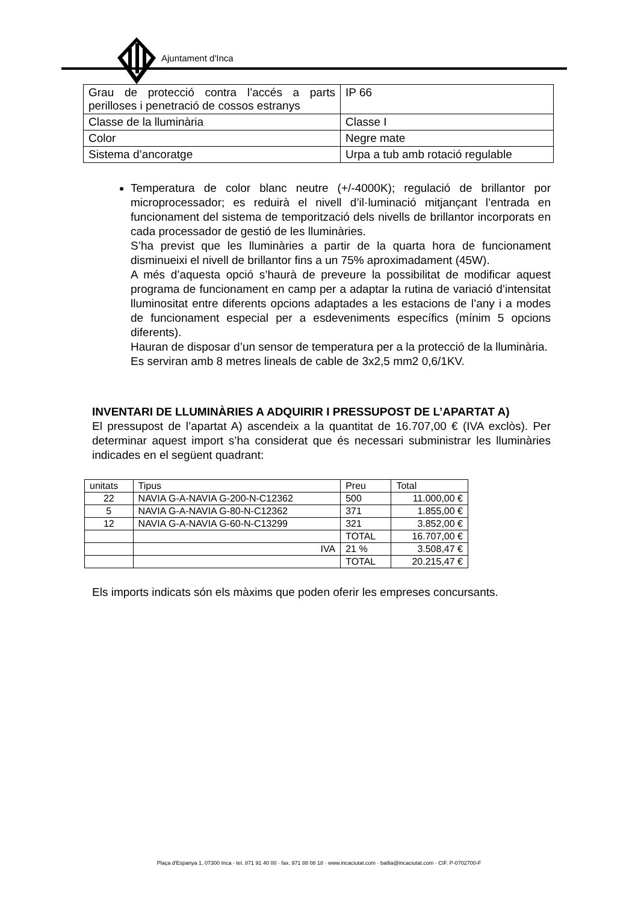Ajuntament d'Inca
| Grau de protecció contra l’accés a parts perilloses i penetració de cossos estranys | IP 66 |
| Classe de la lluminària | Classe I |
| Color | Negre mate |
| Sistema d’ancoratge | Urpa a tub amb rotació regulable |
Temperatura de color blanc neutre (+/-4000K); regulació de brillantor por microprocessador; es reduirà el nivell d’il·luminació mitjançant l’entrada en funcionament del sistema de temporització dels nivells de brillantor incorporats en cada processador de gestió de les lluminàries.
S’ha previst que les lluminàries a partir de la quarta hora de funcionament disminueixi el nivell de brillantor fins a un 75% aproximadament (45W).
A més d’aquesta opció s’haurà de preveure la possibilitat de modificar aquest programa de funcionament en camp per a adaptar la rutina de variació d’intensitat lluminositat entre diferents opcions adaptades a les estacions de l’any i a modes de funcionament especial per a esdeveniments específics (mínim 5 opcions diferents).
Hauran de disposar d’un sensor de temperatura per a la protecció de la lluminària.
Es serviran amb 8 metres lineals de cable de 3x2,5 mm2 0,6/1KV.
INVENTARI DE LLUMINÀRIES A ADQUIRIR I PRESSUPOST DE L’APARTAT A)
El pressupost de l’apartat A) ascendeix a la quantitat de 16.707,00 € (IVA exclòs). Per determinar aquest import s’ha considerat que és necessari subministrar les lluminàries indicades en el següent quadrant:
| unitats | Tipus | Preu | Total |
| 22 | NAVIA G-A-NAVIA G-200-N-C12362 | 500 | 11.000,00 € |
| 5 | NAVIA G-A-NAVIA G-80-N-C12362 | 371 | 1.855,00 € |
| 12 | NAVIA G-A-NAVIA G-60-N-C13299 | 321 | 3.852,00 € |
| | | TOTAL | 16.707,00 € |
| | IVA | 21 % | 3.508,47 € |
| | | TOTAL | 20.215,47 € |
Els imports indicats són els màxims que poden oferir les empreses concursants.
Plaça d'Espanya 1, 07300 Inca · tel. 871 91 40 00 · fax. 971 88 08 18 · www.incaciutat.com · batlia@incaciutat.com · CIF. P-0702700-F